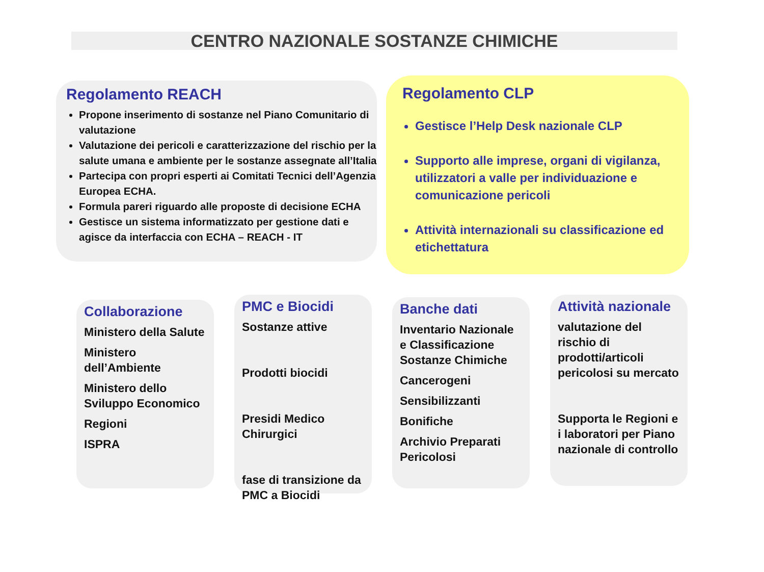CENTRO NAZIONALE SOSTANZE CHIMICHE
Regolamento REACH
Propone inserimento di sostanze nel Piano Comunitario di valutazione
Valutazione dei pericoli e caratterizzazione del rischio per la salute umana e ambiente per le sostanze assegnate all’Italia
Partecipa con propri esperti ai Comitati Tecnici dell’Agenzia Europea ECHA.
Formula pareri riguardo alle proposte di decisione ECHA
Gestisce un sistema informatizzato per gestione dati e agisce da interfaccia con ECHA – REACH - IT
Regolamento CLP
Gestisce l’Help Desk nazionale CLP
Supporto alle imprese, organi di vigilanza, utilizzatori a valle per individuazione e comunicazione pericoli
Attività internazionali su classificazione ed etichettatura
Collaborazione
Ministero della Salute
Ministero dell’Ambiente
Ministero dello Sviluppo Economico
Regioni
ISPRA
PMC e Biocidi
Sostanze attive
Prodotti biocidi
Presidi Medico Chirurgici
fase di transizione da PMC a Biocidi
Banche dati
Inventario Nazionale e Classificazione Sostanze Chimiche
Cancerogeni
Sensibilizzanti
Bonifiche
Archivio Preparati Pericolosi
Attività nazionale
valutazione del rischio di prodotti/articoli pericolosi su mercato
Supporta le Regioni e i laboratori per Piano nazionale di controllo